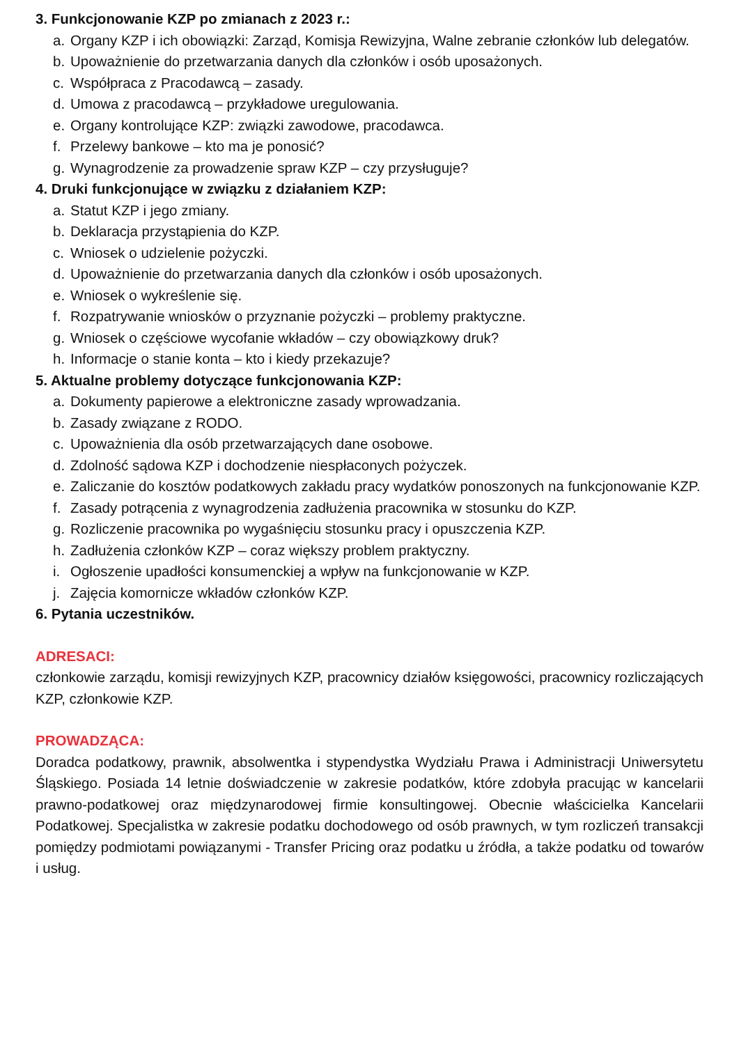3. Funkcjonowanie KZP po zmianach z 2023 r.:
a. Organy KZP i ich obowiązki: Zarząd, Komisja Rewizyjna, Walne zebranie członków lub delegatów.
b. Upoważnienie do przetwarzania danych dla członków i osób uposażonych.
c. Współpraca z Pracodawcą – zasady.
d. Umowa z pracodawcą – przykładowe uregulowania.
e. Organy kontrolujące KZP: związki zawodowe, pracodawca.
f. Przelewy bankowe – kto ma je ponosić?
g. Wynagrodzenie za prowadzenie spraw KZP – czy przysługuje?
4. Druki funkcjonujące w związku z działaniem KZP:
a. Statut KZP i jego zmiany.
b. Deklaracja przystąpienia do KZP.
c. Wniosek o udzielenie pożyczki.
d. Upoważnienie do przetwarzania danych dla członków i osób uposażonych.
e. Wniosek o wykreślenie się.
f. Rozpatrywanie wniosków o przyznanie pożyczki – problemy praktyczne.
g. Wniosek o częściowe wycofanie wkładów – czy obowiązkowy druk?
h. Informacje o stanie konta – kto i kiedy przekazuje?
5. Aktualne problemy dotyczące funkcjonowania KZP:
a. Dokumenty papierowe a elektroniczne zasady wprowadzania.
b. Zasady związane z RODO.
c. Upoważnienia dla osób przetwarzających dane osobowe.
d. Zdolność sądowa KZP i dochodzenie niespłaconych pożyczek.
e. Zaliczanie do kosztów podatkowych zakładu pracy wydatków ponoszonych na funkcjonowanie KZP.
f. Zasady potrącenia z wynagrodzenia zadłużenia pracownika w stosunku do KZP.
g. Rozliczenie pracownika po wygaśnięciu stosunku pracy i opuszczenia KZP.
h. Zadłużenia członków KZP – coraz większy problem praktyczny.
i. Ogłoszenie upadłości konsumenckiej a wpływ na funkcjonowanie w KZP.
j. Zajęcia komornicze wkładów członków KZP.
6. Pytania uczestników.
ADRESACI:
członkowie zarządu, komisji rewizyjnych KZP, pracownicy działów księgowości, pracownicy rozliczających KZP, członkowie KZP.
PROWADZĄCA:
Doradca podatkowy, prawnik, absolwentka i stypendystka Wydziału Prawa i Administracji Uniwersytetu Śląskiego. Posiada 14 letnie doświadczenie w zakresie podatków, które zdobyła pracując w kancelarii prawno-podatkowej oraz międzynarodowej firmie konsultingowej. Obecnie właścicielka Kancelarii Podatkowej. Specjalistka w zakresie podatku dochodowego od osób prawnych, w tym rozliczeń transakcji pomiędzy podmiotami powiązanymi - Transfer Pricing oraz podatku u źródła, a także podatku od towarów i usług.